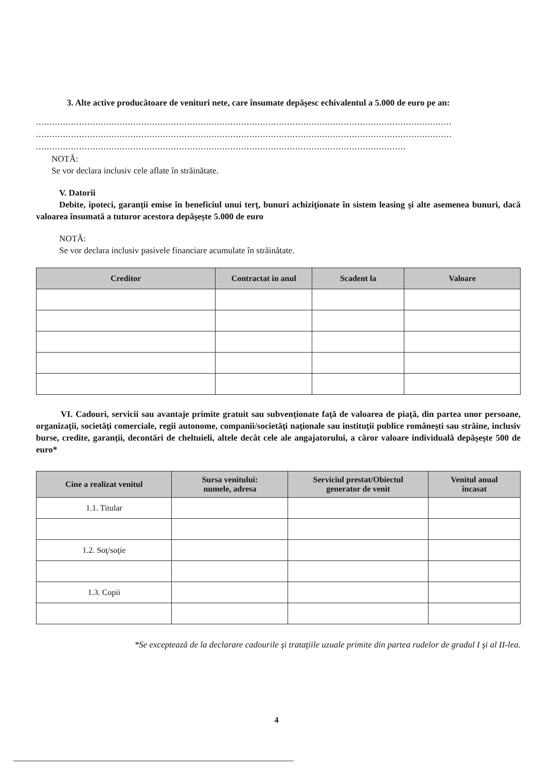3. Alte active producătoare de venituri nete, care însumate depăşesc echivalentul a 5.000 de euro pe an:
..........................................................................................................................................................
..........................................................................................................................................................
.........................................................................................................................................
NOTĂ:
Se vor declara inclusiv cele aflate în străinătate.
V. Datorii
Debite, ipoteci, garanţii emise în beneficiul unui terţ, bunuri achiziţionate în sistem leasing şi alte asemenea bunuri, dacă valoarea însumată a tuturor acestora depăşeşte 5.000 de euro
NOTĂ:
Se vor declara inclusiv pasivele financiare acumulate în străinătate.
| Creditor | Contractat in anul | Scadent la | Valoare |
| --- | --- | --- | --- |
VI. Cadouri, servicii sau avantaje primite gratuit sau subvenţionate faţă de valoarea de piaţă, din partea unor persoane, organizaţii, societăţi comerciale, regii autonome, companii/societăţi naţionale sau instituţii publice româneşti sau străine, inclusiv burse, credite, garanţii, decontări de cheltuieli, altele decât cele ale angajatorului, a căror valoare individuală depăşeşte 500 de euro*
| Cine a realizat venitul | Sursa venitului: numele, adresa | Serviciul prestat/Obiectul generator de venit | Venitul anual încasat |
| --- | --- | --- | --- |
| 1.1. Titular | | | |
| 1.2. Soţ/soţie | | | |
| 1.3. Copii | | | |
*Se exceptează de la declarare cadourile şi trataţiile uzuale primite din partea rudelor de gradul I şi al II-lea.
4